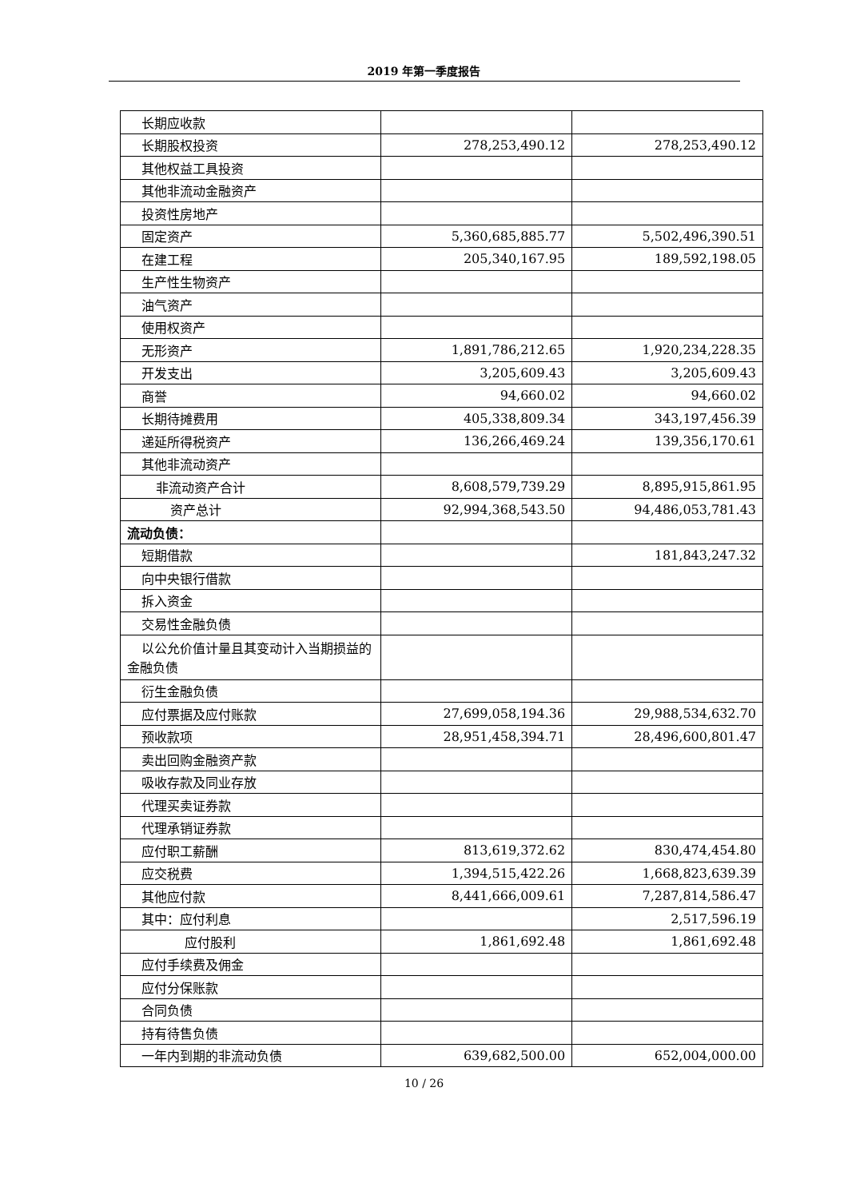2019 年第一季度报告
| 长期应收款 | | |
| 长期股权投资 | 278,253,490.12 | 278,253,490.12 |
| 其他权益工具投资 | | |
| 其他非流动金融资产 | | |
| 投资性房地产 | | |
| 固定资产 | 5,360,685,885.77 | 5,502,496,390.51 |
| 在建工程 | 205,340,167.95 | 189,592,198.05 |
| 生产性生物资产 | | |
| 油气资产 | | |
| 使用权资产 | | |
| 无形资产 | 1,891,786,212.65 | 1,920,234,228.35 |
| 开发支出 | 3,205,609.43 | 3,205,609.43 |
| 商誉 | 94,660.02 | 94,660.02 |
| 长期待摊费用 | 405,338,809.34 | 343,197,456.39 |
| 递延所得税资产 | 136,266,469.24 | 139,356,170.61 |
| 其他非流动资产 | | |
| 非流动资产合计 | 8,608,579,739.29 | 8,895,915,861.95 |
| 资产总计 | 92,994,368,543.50 | 94,486,053,781.43 |
| 流动负债： | | |
| 短期借款 | | 181,843,247.32 |
| 向中央银行借款 | | |
| 拆入资金 | | |
| 交易性金融负债 | | |
| 以公允价值计量且其变动计入当期损益的金融负债 | | |
| 衍生金融负债 | | |
| 应付票据及应付账款 | 27,699,058,194.36 | 29,988,534,632.70 |
| 预收款项 | 28,951,458,394.71 | 28,496,600,801.47 |
| 卖出回购金融资产款 | | |
| 吸收存款及同业存放 | | |
| 代理买卖证券款 | | |
| 代理承销证券款 | | |
| 应付职工薪酬 | 813,619,372.62 | 830,474,454.80 |
| 应交税费 | 1,394,515,422.26 | 1,668,823,639.39 |
| 其他应付款 | 8,441,666,009.61 | 7,287,814,586.47 |
| 其中：应付利息 | | 2,517,596.19 |
| 应付股利 | 1,861,692.48 | 1,861,692.48 |
| 应付手续费及佣金 | | |
| 应付分保账款 | | |
| 合同负债 | | |
| 持有待售负债 | | |
| 一年内到期的非流动负债 | 639,682,500.00 | 652,004,000.00 |
10 / 26